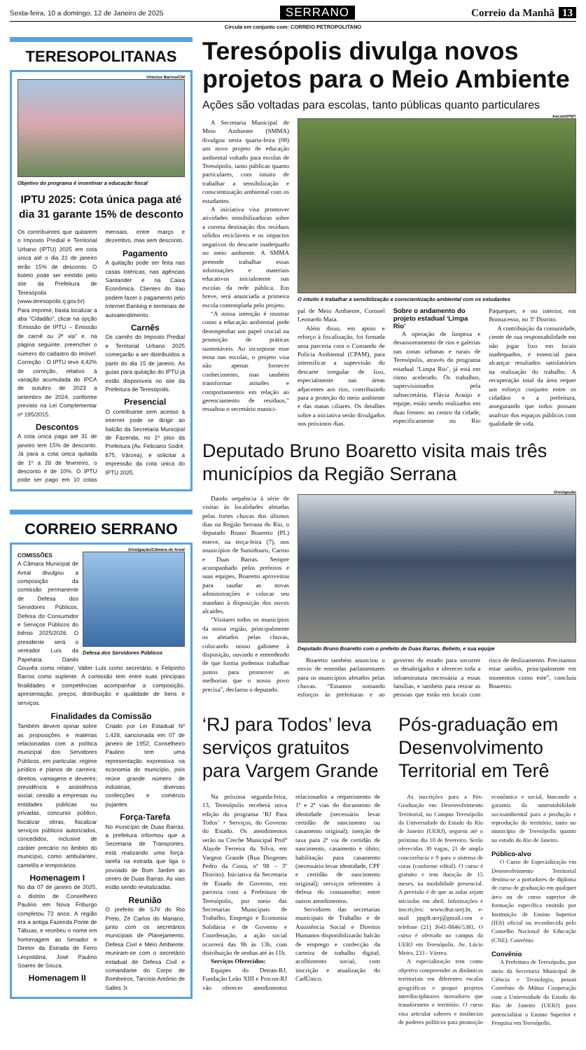Sexta-feira, 10 a domingo, 12 de Janeiro de 2025 SERRANO Correio da Manhã 13
Circula em conjunto com: CORREIO PETROPOLITANO
TERESOPOLITANAS
Vinicius Barros/CM
Objetivo do programa é incentivar a educação fiscal
IPTU 2025: Cota única paga até dia 31 garante 15% de desconto
Os contribuintes que quitarem o Imposto Predial e Territorial Urbano (IPTU) 2025 em cota única até o dia 31 de janeiro terão 15% de desconto. O boleto pode ser emitido pelo site da Prefeitura de Teresópolis (www.teresopolis.rj.gov.br). Para imprimir, basta localizar a aba “Cidadão”, clicar na opção ‘Emissão de IPTU – Emissão de carnê ou 2ª via” e, na página seguinte, preencher o número do cadastro do imóvel. Correção : O IPTU teve 4,42% de correção, relativo à variação acumulada do IPCA de outubro de 2023 a setembro de 2024, conforme previsto na Lei Complementar nº 195/2015.
Descontos
A cota única paga até 31 de janeiro tem 15% de desconto. Já para a cota única quitada de 1º a 28 de fevereiro, o desconto é de 10%. O IPTU pode ser pago em 10 cotas mensais, entre março e dezembro, mas sem desconto.
Pagamento
A quitação pode ser feita nas casas lotéricas, nas agências Santander e na Caixa Econômica. Clientes do Itaú podem fazer o pagamento pelo Internet Banking e terminais de autoatendimento.
Carnês
Os carnês do Imposto Predial e Territorial Urbano 2025 começarão a ser distribuídos a partir do dia 15 de janeiro. As guias para quitação do IPTU já estão disponíveis no site da Prefeitura de Teresópolis.
Presencial
O contribuinte sem acesso à internet pode se dirigir ao balcão da Secretaria Municipal de Fazenda, no 1º piso da Prefeitura (Av. Feliciano Sodré, 675, Várzea), e solicitar a impressão da cota única do IPTU 2025.
CORREIO SERRANO
Divulgação/Câmara de Areal
Defesa dos Servidores Públicos
COMISSÕES
A Câmara Municipal de Areal divulgou a composição da comissão permanente de Defesa dos Servidores Públicos, Defesa do Consumidor e Serviços Públicos do biênio 2025/2026. O presidente será o vereador Luís da Papelaria. Danilo Gouvêa como relator; Valter Luís como secretário; e Felipinho Barros como suplente. A comissão tem entre suas principais finalidades e competências acompanhar a composição, apresentação, preços, distribuição e qualidade de bens e serviços.
Finalidades da Comissão
Também devem opinar sobre as proposições e matérias relacionadas com a política municipal dos Servidores Públicos, em particular, regime jurídico e planos de carreira; direitos, vantagens e deveres; previdência e assistência social; cessão a empresas ou entidades públicas ou privadas, concurso público, fiscalizar obras, fiscalizar serviços públicos autorizados, concedidos, inclusive de caráter precário no âmbito do município, como ambulantes, camelôs e temporários.
Homenagem I
No dia 07 de janeiro de 2025, o distrito de Conselheiro Paulino em Nova Friburgo completou 72 anos. A região era a antiga Fazenda Ponte de Tábuas, e recebeu o nome em homenagem ao Senador e Diretor da Estrada de Ferro Leopoldina, José Paulino Soares de Souza.
Homenagem II
Criado por Lei Estadual Nº 1.428, sancionada em 07 de janeiro de 1952, Conselheiro Paulino tem uma representação expressiva na economia do município, pois reúne grande número de indústrias, diversas confecções e comércio pujantes.
Força-Tarefa
No município de Duas Barras, a prefeitura informou que a Secretaria de Transportes, está realizando uma força-tarefa na estrada que liga o povoado de Bom Jardim ao centro de Duas Barras. As vias estão sendo revitalizadas.
Reunião
O prefeito de SJV do Rio Preto, Zé Carlos do Mariano, junto com os secretários municipais de Planejamento, Defesa Civil e Meio Ambiente, reuniram-se com o secretário estadual de Defesa Civil e comandante do Corpo de Bombeiros, Tarcísio Antônio de Salles Jr.
Teresópolis divulga novos projetos para o Meio Ambiente
Ações são voltadas para escolas, tanto públicas quanto particulares
Ascom/PMT
A Secretaria Municipal de Meio Ambiente (SMMA) divulgou nesta quarta-feira (08) um novo projeto de educação ambiental voltado para escolas de Teresópolis, tanto públicas quanto particulares, com intuito de trabalhar a sensibilização e conscientização ambiental com os estudantes.
A iniciativa visa promover atividades sensibilizadoras sobre a correta destinação dos resíduos sólidos recicláveis e os impactos negativos do descarte inadequado no meio ambiente. A SMMA pretende trabalhar essas informações e materiais educativos inicialmente nas escolas da rede pública. Em breve, será anunciada a primeira escola contemplada pelo projeto.
“A nossa intenção é mostrar como a educação ambiental pode desempenhar um papel crucial na promoção de práticas sustentáveis. Ao incorporar esse tema nas escolas, o projeto visa não apenas fornecer conhecimento, mas também transformar atitudes e comportamentos em relação ao gerenciamento de resíduos,” ressaltou o secretário munici-
O intuito é trabalhar a sensibilização e conscientização ambiental com os estudantes
pal de Meio Ambiente, Coronel Leonardo Maia.
Além disso, em apoio e reforço à fiscalização, foi firmada uma parceria com o Comando de Polícia Ambiental (CPAM), para intensificar a supervisão do descarte irregular de lixo, especialmente nas áreas adjacentes aos rios, contribuindo para a proteção do meio ambiente e das matas ciliares. Os detalhes sobre a iniciativa serão divulgados nos próximos dias.
Sobre o andamento do projeto estadual ‘Limpa Rio’
A operação de limpeza e desassoreamento de rios e galerias nas zonas urbanas e rurais de Teresópolis, através do programa estadual ‘Limpa Rio’, já está em ritmo acelerado. Os trabalhos, supervisionados pela subsecretária, Flávia Araújo e equipe, estão sendo realizados em duas frentes: no centro da cidade, especificamente no Rio Paquequer, e no interior, em Bonsucesso, no 3º Distrito.
A contribuição da comunidade, ciente de sua responsabilidade em não jogar lixo em locais inadequados, é essencial para alcançar resultados satisfatórios na realização do trabalho. A recuperação total da área requer um esforço conjunto entre os cidadãos e a prefeitura, assegurando que todos possam usufruir dos espaços públicos com qualidade de vida.
Deputado Bruno Boaretto visita mais três municípios da Região Serrana
Divulgação
Dando sequência à série de visitas às localidades afetadas pelas fortes chuvas dos últimos dias na Região Serrana do Rio, o deputado Bruno Boaretto (PL) esteve, na terça-feira (7), nos municípios de Sumidouro, Carmo e Duas Barras. Sempre acompanhado pelos prefeitos e suas equipes, Boaretto aproveitou para saudar as novas administrações e colocar seu mandato à disposição dos novos alcaides.
“Visitarei todos os municípios da nossa região, principalmente os afetados pelas chuvas, colocando nosso gabinete à disposição, ouvindo e entendendo de que forma podemos trabalhar juntos para promover as melhorias que o nosso povo precisa”, declarou o deputado.
Deputado Bruno Boaretto com o prefeito de Duas Barras, Bebeto, e sua equipe
Boaretto também anunciou o envio de emendas parlamentares para os municípios afetados pelas chuvas. “Estamos somando esforços às prefeituras e ao governo do estado para socorrer os desabrigados e oferecer toda a infraestrutura necessária a essas famílias, e também para retirar as pessoas que estão em locais com risco de deslizamento. Precisamos estar unidos, principalmente em momentos como este”, concluiu Boaretto.
‘RJ para Todos’ leva serviços gratuitos para Vargem Grande
Na próxima segunda-feira, 13, Teresópolis receberá nova edição do programa ‘RJ Para Todos’ + Serviços, do Governo do Estado. Os atendimentos serão na Creche Municipal Profª Alayde Ferreira da Silva, em Vargem Grande (Rua Diogenes Pedro da Costa, nº 98 – 3º Distrito). Iniciativa da Secretaria de Estado de Governo, em parceria com a Prefeitura de Teresópolis, por meio das Secretarias Municipais de Trabalho, Emprego e Economia Solidária e de Governo e Coordenação, a ação social ocorrerá das 9h às 13h, com distribuição de senhas até às 11h.
Serviços Oferecidos:
Equipes do Detran-RJ, Fundação Leão XIII e Procon-RJ vão oferecer atendimentos relacionados a requerimento de 1ª e 2ª vias do documento de identidade (necessário levar certidão de nascimento ou casamento original); isenção de taxa para 2ª via de certidão de nascimento, casamento e óbito; habilitação para casamento (necessário levar identidade, CPF e certidão de nascimento original); serviços referentes à defesa do consumidor; entre outros atendimentos.
Servidores das secretarias municipais de Trabalho e de Assistência Social e Direitos Humanos disponibilizarão balcão de emprego e confecção da carteira de trabalho digital; acolhimento social, com inscrição e atualização do CadÚnico.
Pós-graduação em Desenvolvimento Territorial em Terê
As inscrições para a Pós-Graduação em Desenvolvimento Territorial, no Campus Teresópolis da Universidade do Estado do Rio de Janeiro (UERJ), seguem até o próximo dia 10 de fevereiro. Serão oferecidas 30 vagas, 21 de ampla concorrência e 9 para o sistema de cotas (conforme edital). O curso é gratuito e tem duração de 15 meses, na modalidade presencial. A previsão é de que as aulas sejam iniciadas em abril. Informações e inscrições: www.dtur.uerj.br, e-mail ppgdt.uerj@gmail.com e telefone (21) 3641-0846/5381. O curso é ofertado no campus da UERJ em Teresópolis. Av. Lúcio Meira, 233 - Várzea.
A especialização tem como objetivo compreender as dinâmicas territoriais em diferentes escalas geográficas e propor projetos interdisciplinares inovadores que transformem o território. O curso visa articular saberes e instâncias de poderes políticos para promoção econômica e social, buscando a garantia da sustentabilidade socioambiental para a produção e reprodução do território, tanto no município de Teresópolis quanto no estado do Rio de Janeiro.
Público-alvo
O Curso de Especialização em Desenvolvimento Territorial destina-se a portadores de diploma de curso de graduação em qualquer área ou de curso superior de formação específica emitido por Instituição de Ensino Superior (IES) oficial ou reconhecida pelo Conselho Nacional de Educação (CNE). Convênio
Convênio
A Prefeitura de Teresópolis, por meio da Secretaria Municipal de Ciência e Tecnologia, possui Convênio de Mútua Cooperação com a Universidade do Estado do Rio de Janeiro (UERJ) para potencializar o Ensino Superior e Pesquisa em Teresópolis.